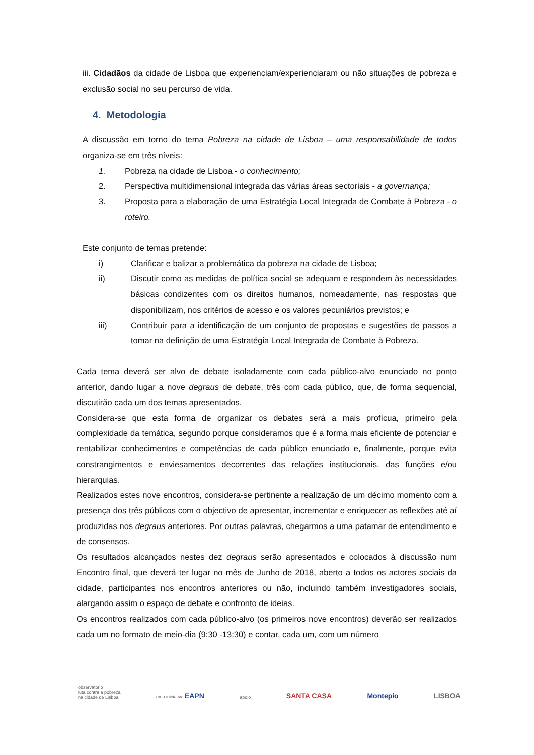iii. Cidadãos da cidade de Lisboa que experienciam/experienciaram ou não situações de pobreza e exclusão social no seu percurso de vida.
4. Metodologia
A discussão em torno do tema Pobreza na cidade de Lisboa – uma responsabilidade de todos organiza-se em três níveis:
1. Pobreza na cidade de Lisboa - o conhecimento;
2. Perspectiva multidimensional integrada das várias áreas sectoriais - a governança;
3. Proposta para a elaboração de uma Estratégia Local Integrada de Combate à Pobreza - o roteiro.
Este conjunto de temas pretende:
i) Clarificar e balizar a problemática da pobreza na cidade de Lisboa;
ii) Discutir como as medidas de política social se adequam e respondem às necessidades básicas condizentes com os direitos humanos, nomeadamente, nas respostas que disponibilizam, nos critérios de acesso e os valores pecuniários previstos; e
iii) Contribuir para a identificação de um conjunto de propostas e sugestões de passos a tomar na definição de uma Estratégia Local Integrada de Combate à Pobreza.
Cada tema deverá ser alvo de debate isoladamente com cada público-alvo enunciado no ponto anterior, dando lugar a nove degraus de debate, três com cada público, que, de forma sequencial, discutirão cada um dos temas apresentados.
Considera-se que esta forma de organizar os debates será a mais profícua, primeiro pela complexidade da temática, segundo porque consideramos que é a forma mais eficiente de potenciar e rentabilizar conhecimentos e competências de cada público enunciado e, finalmente, porque evita constrangimentos e enviesamentos decorrentes das relações institucionais, das funções e/ou hierarquias.
Realizados estes nove encontros, considera-se pertinente a realização de um décimo momento com a presença dos três públicos com o objectivo de apresentar, incrementar e enriquecer as reflexões até aí produzidas nos degraus anteriores. Por outras palavras, chegarmos a uma patamar de entendimento e de consensos.
Os resultados alcançados nestes dez degraus serão apresentados e colocados à discussão num Encontro final, que deverá ter lugar no mês de Junho de 2018, aberto a todos os actores sociais da cidade, participantes nos encontros anteriores ou não, incluindo também investigadores sociais, alargando assim o espaço de debate e confronto de ideias.
Os encontros realizados com cada público-alvo (os primeiros nove encontros) deverão ser realizados cada um no formato de meio-dia (9:30 -13:30) e contar, cada um, com um número
observatório
luta contra a pobreza
na cidade de Lisboa
uma iniciativa EAPN
apoio
SANTA CASA
Montepio
LISBOA